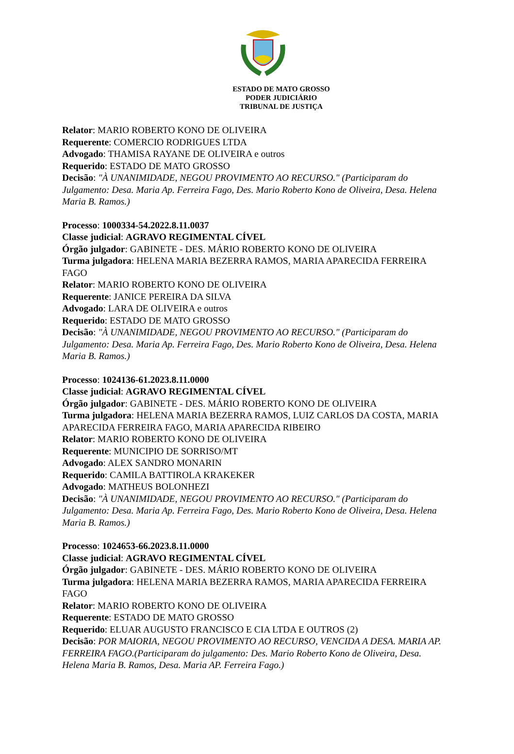ESTADO DE MATO GROSSO
PODER JUDICIÁRIO
TRIBUNAL DE JUSTIÇA
Relator: MARIO ROBERTO KONO DE OLIVEIRA
Requerente: COMERCIO RODRIGUES LTDA
Advogado: THAMISA RAYANE DE OLIVEIRA e outros
Requerido: ESTADO DE MATO GROSSO
Decisão: "À UNANIMIDADE, NEGOU PROVIMENTO AO RECURSO." (Participaram do Julgamento: Desa. Maria Ap. Ferreira Fago, Des. Mario Roberto Kono de Oliveira, Desa. Helena Maria B. Ramos.)
Processo: 1000334-54.2022.8.11.0037
Classe judicial: AGRAVO REGIMENTAL CÍVEL
Órgão julgador: GABINETE - DES. MÁRIO ROBERTO KONO DE OLIVEIRA
Turma julgadora: HELENA MARIA BEZERRA RAMOS, MARIA APARECIDA FERREIRA FAGO
Relator: MARIO ROBERTO KONO DE OLIVEIRA
Requerente: JANICE PEREIRA DA SILVA
Advogado: LARA DE OLIVEIRA e outros
Requerido: ESTADO DE MATO GROSSO
Decisão: "À UNANIMIDADE, NEGOU PROVIMENTO AO RECURSO." (Participaram do Julgamento: Desa. Maria Ap. Ferreira Fago, Des. Mario Roberto Kono de Oliveira, Desa. Helena Maria B. Ramos.)
Processo: 1024136-61.2023.8.11.0000
Classe judicial: AGRAVO REGIMENTAL CÍVEL
Órgão julgador: GABINETE - DES. MÁRIO ROBERTO KONO DE OLIVEIRA
Turma julgadora: HELENA MARIA BEZERRA RAMOS, LUIZ CARLOS DA COSTA, MARIA APARECIDA FERREIRA FAGO, MARIA APARECIDA RIBEIRO
Relator: MARIO ROBERTO KONO DE OLIVEIRA
Requerente: MUNICIPIO DE SORRISO/MT
Advogado: ALEX SANDRO MONARIN
Requerido: CAMILA BATTIROLA KRAKEKER
Advogado: MATHEUS BOLONHEZI
Decisão: "À UNANIMIDADE, NEGOU PROVIMENTO AO RECURSO." (Participaram do Julgamento: Desa. Maria Ap. Ferreira Fago, Des. Mario Roberto Kono de Oliveira, Desa. Helena Maria B. Ramos.)
Processo: 1024653-66.2023.8.11.0000
Classe judicial: AGRAVO REGIMENTAL CÍVEL
Órgão julgador: GABINETE - DES. MÁRIO ROBERTO KONO DE OLIVEIRA
Turma julgadora: HELENA MARIA BEZERRA RAMOS, MARIA APARECIDA FERREIRA FAGO
Relator: MARIO ROBERTO KONO DE OLIVEIRA
Requerente: ESTADO DE MATO GROSSO
Requerido: ELUAR AUGUSTO FRANCISCO E CIA LTDA E OUTROS (2)
Decisão: POR MAIORIA, NEGOU PROVIMENTO AO RECURSO, VENCIDA A DESA. MARIA AP. FERREIRA FAGO.(Participaram do julgamento: Des. Mario Roberto Kono de Oliveira, Desa. Helena Maria B. Ramos, Desa. Maria AP. Ferreira Fago.)